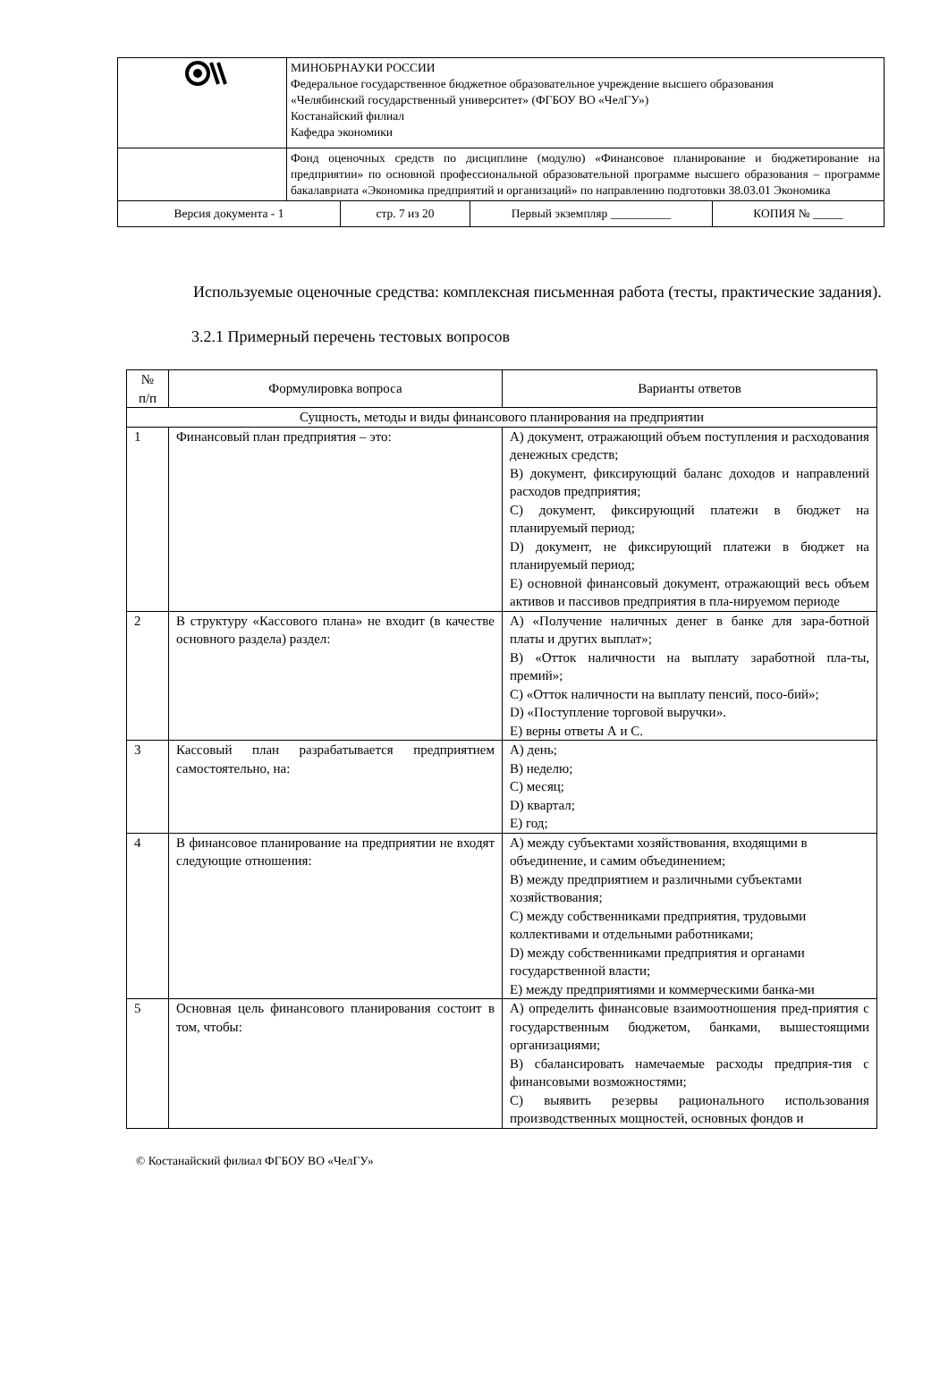| | МИНОБРНАУКИ РОССИИ Федеральное государственное бюджетное образовательное учреждение высшего образования «Челябинский государственный университет» (ФГБОУ ВО «ЧелГУ») Костанайский филиал Кафедра экономики |
| | Фонд оценочных средств по дисциплине (модулю) «Финансовое планирование и бюджетирование на предприятии» по основной профессиональной образовательной программе высшего образования – программе бакалавриата «Экономика предприятий и организаций» по направлению подготовки 38.03.01 Экономика |
| Версия документа - 1 | стр. 7 из 20 | Первый экземпляр __________ | КОПИЯ № _____ |
Используемые оценочные средства: комплексная письменная работа (тесты, практические задания).
3.2.1 Примерный перечень тестовых вопросов
| № п/п | Формулировка вопроса | Варианты ответов |
| --- | --- | --- |
| Сущность, методы и виды финансового планирования на предприятии | | |
| 1 | Финансовый план предприятия – это: | A) документ, отражающий объем поступления и расходования денежных средств; B) документ, фиксирующий баланс доходов и направлений расходов предприятия; C) документ, фиксирующий платежи в бюджет на планируемый период; D) документ, не фиксирующий платежи в бюджет на планируемый период; E) основной финансовый документ, отражающий весь объем активов и пассивов предприятия в пла-нируемом периоде |
| 2 | В структуру «Кассового плана» не входит (в качестве основного раздела) раздел: | A) «Получение наличных денег в банке для зара-ботной платы и других выплат»; B) «Отток наличности на выплату заработной пла-ты, премий»; C) «Отток наличности на выплату пенсий, посо-бий»; D) «Поступление торговой выручки». E) верны ответы А и С. |
| 3 | Кассовый план разрабатывается предприятием самостоятельно, на: | A) день; B) неделю; C) месяц; D) квартал; E) год; |
| 4 | В финансовое планирование на предприятии не входят следующие отношения: | A) между субъектами хозяйствования, входящими в объединение, и самим объединением; B) между предприятием и различными субъектами хозяйствования; C) между собственниками предприятия, трудовыми коллективами и отдельными работниками; D) между собственниками предприятия и органами государственной власти; E) между предприятиями и коммерческими банка-ми |
| 5 | Основная цель финансового планирования состоит в том, чтобы: | A) определить финансовые взаимоотношения пред-приятия с государственным бюджетом, банками, вышестоящими организациями; B) сбалансировать намечаемые расходы предприя-тия с финансовыми возможностями; C) выявить резервы рационального использования производственных мощностей, основных фондов и |
© Костанайский филиал ФГБОУ ВО «ЧелГУ»